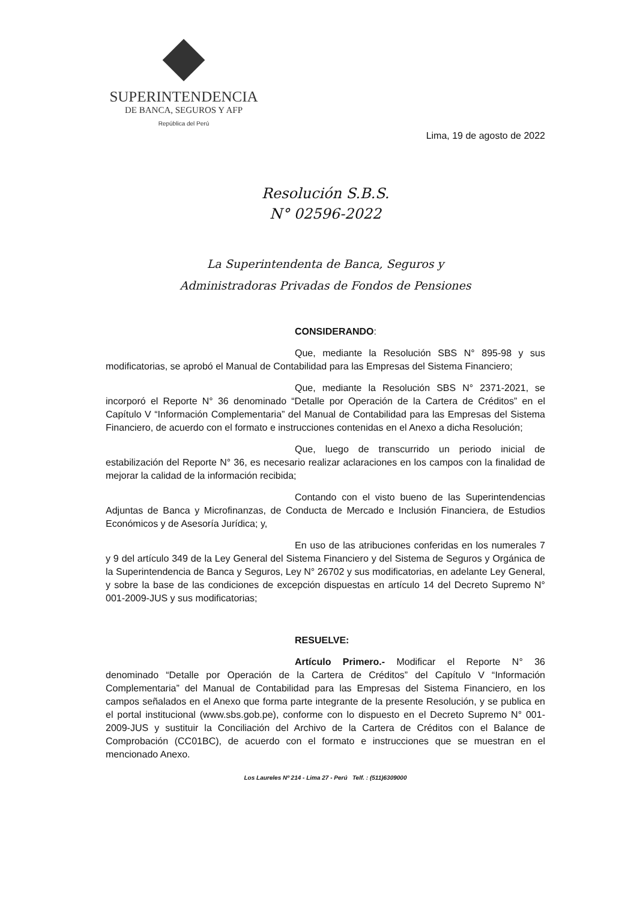SUPERINTENDENCIA
DE BANCA, SEGUROS Y AFP
República del Perú
Lima, 19 de agosto de 2022
Resolución S.B.S.
N° 02596-2022
La Superintendenta de Banca, Seguros y
Administradoras Privadas de Fondos de Pensiones
CONSIDERANDO:
Que, mediante la Resolución SBS N° 895-98 y sus modificatorias, se aprobó el Manual de Contabilidad para las Empresas del Sistema Financiero;
Que, mediante la Resolución SBS N° 2371-2021, se incorporó el Reporte N° 36 denominado “Detalle por Operación de la Cartera de Créditos” en el Capítulo V “Información Complementaria” del Manual de Contabilidad para las Empresas del Sistema Financiero, de acuerdo con el formato e instrucciones contenidas en el Anexo a dicha Resolución;
Que, luego de transcurrido un periodo inicial de estabilización del Reporte N° 36, es necesario realizar aclaraciones en los campos con la finalidad de mejorar la calidad de la información recibida;
Contando con el visto bueno de las Superintendencias Adjuntas de Banca y Microfinanzas, de Conducta de Mercado e Inclusión Financiera, de Estudios Económicos y de Asesoría Jurídica; y,
En uso de las atribuciones conferidas en los numerales 7 y 9 del artículo 349 de la Ley General del Sistema Financiero y del Sistema de Seguros y Orgánica de la Superintendencia de Banca y Seguros, Ley N° 26702 y sus modificatorias, en adelante Ley General, y sobre la base de las condiciones de excepción dispuestas en artículo 14 del Decreto Supremo N° 001-2009-JUS y sus modificatorias;
RESUELVE:
Artículo Primero.- Modificar el Reporte N° 36 denominado “Detalle por Operación de la Cartera de Créditos” del Capítulo V “Información Complementaria” del Manual de Contabilidad para las Empresas del Sistema Financiero, en los campos señalados en el Anexo que forma parte integrante de la presente Resolución, y se publica en el portal institucional (www.sbs.gob.pe), conforme con lo dispuesto en el Decreto Supremo N° 001-2009-JUS y sustituir la Conciliación del Archivo de la Cartera de Créditos con el Balance de Comprobación (CC01BC), de acuerdo con el formato e instrucciones que se muestran en el mencionado Anexo.
Los Laureles Nº 214 - Lima 27 - Perú Telf. : (511)6309000